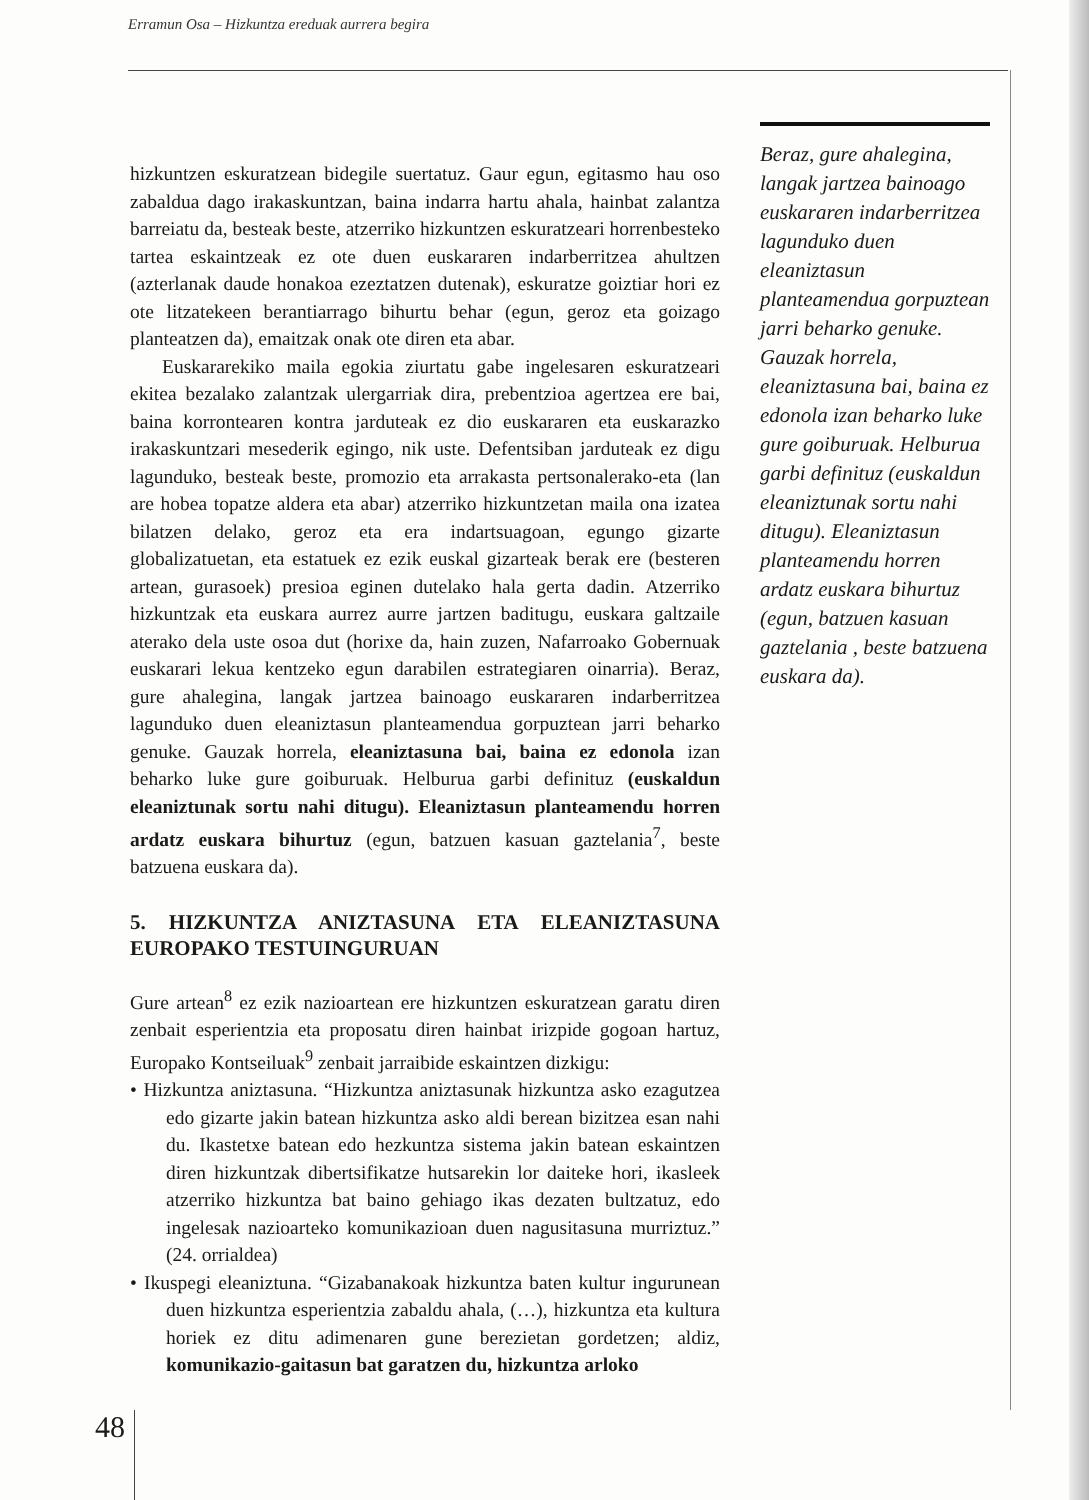Erramun Osa – Hizkuntza ereduak aurrera begira
hizkuntzen eskuratzean bidegile suertatuz. Gaur egun, egitasmo hau oso zabaldua dago irakaskuntzan, baina indarra hartu ahala, hainbat zalantza barreiatu da, besteak beste, atzerriko hizkuntzen eskuratzeari horrenbesteko tartea eskaintzeak ez ote duen euskararen indarberritzea ahultzen (azterlanak daude honakoa ezeztatzen dutenak), eskuratze goiztiar hori ez ote litzatekeen berantiarrago bihurtu behar (egun, geroz eta goizago planteatzen da), emaitzak onak ote diren eta abar.
Euskararekiko maila egokia ziurtatu gabe ingelesaren eskuratzeari ekitea bezalako zalantzak ulergarriak dira, prebentzioa agertzea ere bai, baina korrontearen kontra jarduteak ez dio euskararen eta euskarazko irakaskuntzari mesederik egingo, nik uste. Defentsiban jarduteak ez digu lagunduko, besteak beste, promozio eta arrakasta pertsonalerako-eta (lan are hobea topatze aldera eta abar) atzerriko hizkuntzetan maila ona izatea bilatzen delako, geroz eta era indartsuagoan, egungo gizarte globalizatuetan, eta estatuek ez ezik euskal gizarteak berak ere (besteren artean, gurasoek) presioa eginen dutelako hala gerta dadin. Atzerriko hizkuntzak eta euskara aurrez aurre jartzen baditugu, euskara galtzaile aterako dela uste osoa dut (horixe da, hain zuzen, Nafarroako Gobernuak euskarari lekua kentzeko egun darabilen estrategiaren oinarria). Beraz, gure ahalegina, langak jartzea bainoago euskararen indarberritzea lagunduko duen eleaniztasun planteamendua gorpuztean jarri beharko genuke. Gauzak horrela, eleaniztasuna bai, baina ez edonola izan beharko luke gure goiburuak. Helburua garbi definituz (euskaldun eleaniztunak sortu nahi ditugu). Eleaniztasun planteamendu horren ardatz euskara bihurtuz (egun, batzuen kasuan gaztelania<sup>7</sup>, beste batzuena euskara da).
5. HIZKUNTZA ANIZTASUNA ETA ELEANIZTASUNA EUROPAKO TESTUINGURUAN
Gure artean<sup>8</sup> ez ezik nazioartean ere hizkuntzen eskuratzean garatu diren zenbait esperientzia eta proposatu diren hainbat irizpide gogoan hartuz, Europako Kontseiluak<sup>9</sup> zenbait jarraibide eskaintzen dizkigu:
• Hizkuntza aniztasuna. “Hizkuntza aniztasunak hizkuntza asko ezagutzea edo gizarte jakin batean hizkuntza asko aldi berean bizitzea esan nahi du. Ikastetxe batean edo hezkuntza sistema jakin batean eskaintzen diren hizkuntzak dibertsifikatze hutsarekin lor daiteke hori, ikasleek atzerriko hizkuntza bat baino gehiago ikas dezaten bultzatuz, edo ingelesak nazioarteko komunikazioan duen nagusitasuna murriztuz.” (24. orrialdea)
• Ikuspegi eleaniztuna. “Gizabanakoak hizkuntza baten kultur ingurunean duen hizkuntza esperientzia zabaldu ahala, (…), hizkuntza eta kultura horiek ez ditu adimenaren gune berezietan gordetzen; aldiz, komunikazio-gaitasun bat garatzen du, hizkuntza arloko
Beraz, gure ahalegina, langak jartzea bainoago euskararen indarberritzea lagunduko duen eleaniztasun planteamendua gorpuztean jarri beharko genuke. Gauzak horrela, eleaniztasuna bai, baina ez edonola izan beharko luke gure goiburuak. Helburua garbi definituz (euskaldun eleaniztunak sortu nahi ditugu). Eleaniztasun planteamendu horren ardatz euskara bihurtuz (egun, batzuen kasuan gaztelania , beste batzuena euskara da).
48